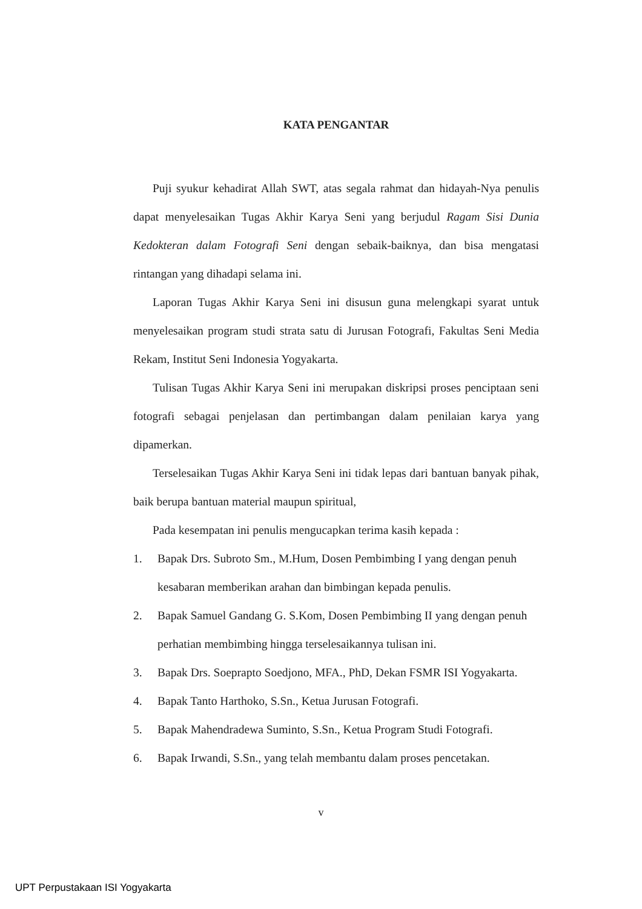KATA PENGANTAR
Puji syukur kehadirat Allah SWT, atas segala rahmat dan hidayah-Nya penulis dapat menyelesaikan Tugas Akhir Karya Seni yang berjudul Ragam Sisi Dunia Kedokteran dalam Fotografi Seni dengan sebaik-baiknya, dan bisa mengatasi rintangan yang dihadapi selama ini.
Laporan Tugas Akhir Karya Seni ini disusun guna melengkapi syarat untuk menyelesaikan program studi strata satu di Jurusan Fotografi, Fakultas Seni Media Rekam, Institut Seni Indonesia Yogyakarta.
Tulisan Tugas Akhir Karya Seni ini merupakan diskripsi proses penciptaan seni fotografi sebagai penjelasan dan pertimbangan dalam penilaian karya yang dipamerkan.
Terselesaikan Tugas Akhir Karya Seni ini tidak lepas dari bantuan banyak pihak, baik berupa bantuan material maupun spiritual,
Pada kesempatan ini penulis mengucapkan terima kasih kepada :
1. Bapak Drs. Subroto Sm., M.Hum, Dosen Pembimbing I yang dengan penuh kesabaran memberikan arahan dan bimbingan kepada penulis.
2. Bapak Samuel Gandang G. S.Kom, Dosen Pembimbing II yang dengan penuh perhatian membimbing hingga terselesaikannya tulisan ini.
3. Bapak Drs. Soeprapto Soedjono, MFA., PhD, Dekan FSMR ISI Yogyakarta.
4. Bapak Tanto Harthoko, S.Sn., Ketua Jurusan Fotografi.
5. Bapak Mahendradewa Suminto, S.Sn., Ketua Program Studi Fotografi.
6. Bapak Irwandi, S.Sn., yang telah membantu dalam proses pencetakan.
v
UPT Perpustakaan ISI Yogyakarta